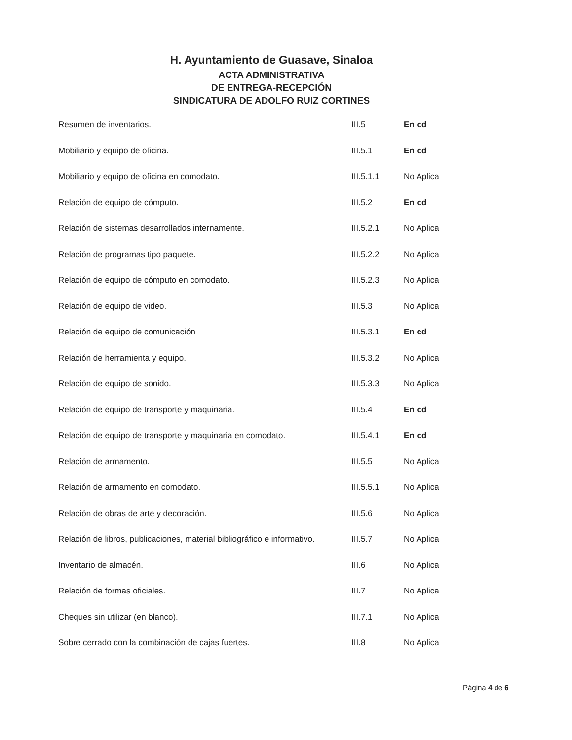H. Ayuntamiento de Guasave, Sinaloa
ACTA ADMINISTRATIVA
DE ENTREGA-RECEPCIÓN
SINDICATURA DE ADOLFO RUIZ CORTINES
| Resumen de inventarios. | III.5 | En cd |
| Mobiliario y equipo de oficina. | III.5.1 | En cd |
| Mobiliario y equipo de oficina en comodato. | III.5.1.1 | No Aplica |
| Relación de equipo de cómputo. | III.5.2 | En cd |
| Relación de sistemas desarrollados internamente. | III.5.2.1 | No Aplica |
| Relación de programas tipo paquete. | III.5.2.2 | No Aplica |
| Relación de equipo de cómputo en comodato. | III.5.2.3 | No Aplica |
| Relación de equipo de video. | III.5.3 | No Aplica |
| Relación de equipo de comunicación | III.5.3.1 | En cd |
| Relación de herramienta y equipo. | III.5.3.2 | No Aplica |
| Relación de equipo de sonido. | III.5.3.3 | No Aplica |
| Relación de equipo de transporte y maquinaria. | III.5.4 | En cd |
| Relación de equipo de transporte y maquinaria en comodato. | III.5.4.1 | En cd |
| Relación de armamento. | III.5.5 | No Aplica |
| Relación de armamento en comodato. | III.5.5.1 | No Aplica |
| Relación de obras de arte y decoración. | III.5.6 | No Aplica |
| Relación de libros, publicaciones, material bibliográfico e informativo. | III.5.7 | No Aplica |
| Inventario de almacén. | III.6 | No Aplica |
| Relación de formas oficiales. | III.7 | No Aplica |
| Cheques sin utilizar (en blanco). | III.7.1 | No Aplica |
| Sobre cerrado con la combinación de cajas fuertes. | III.8 | No Aplica |
Página 4 de 6